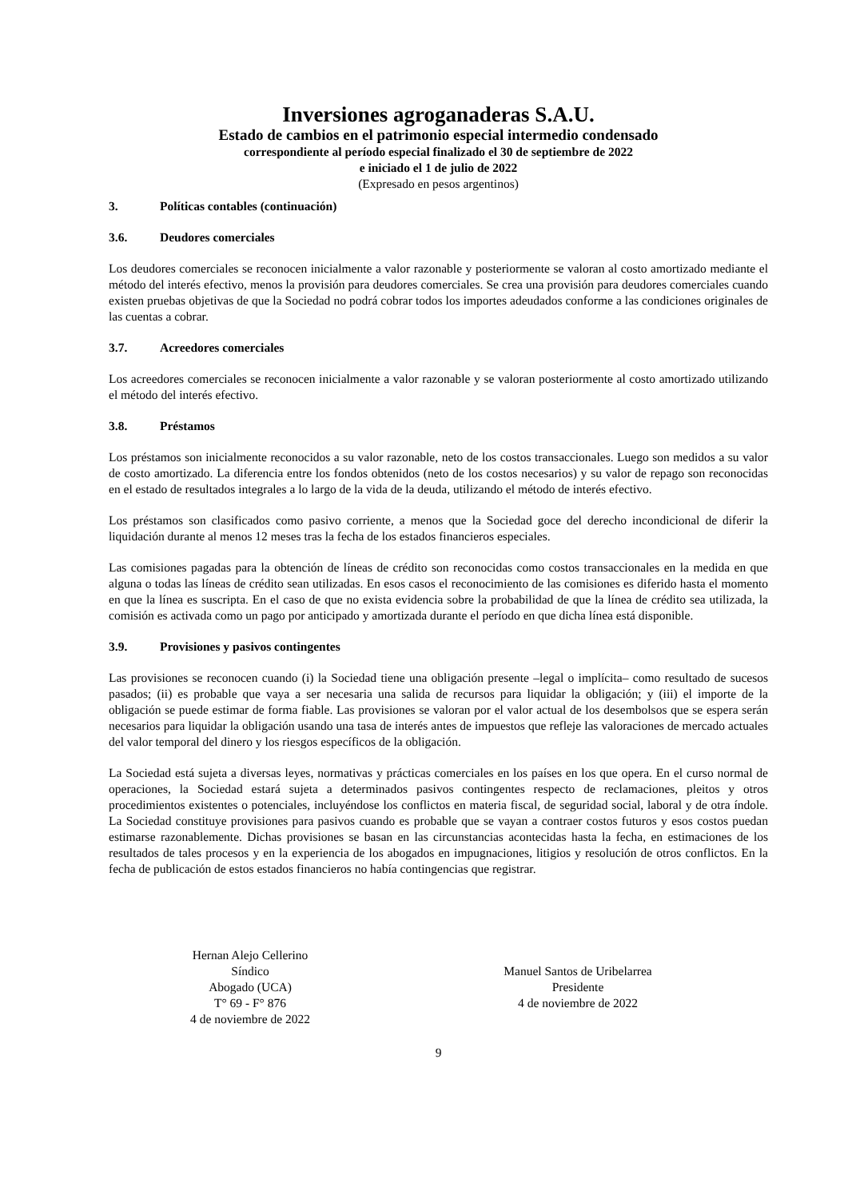Inversiones agroganaderas S.A.U.
Estado de cambios en el patrimonio especial intermedio condensado
correspondiente al período especial finalizado el 30 de septiembre de 2022
e iniciado el 1 de julio de 2022
(Expresado en pesos argentinos)
3. Políticas contables (continuación)
3.6. Deudores comerciales
Los deudores comerciales se reconocen inicialmente a valor razonable y posteriormente se valoran al costo amortizado mediante el método del interés efectivo, menos la provisión para deudores comerciales. Se crea una provisión para deudores comerciales cuando existen pruebas objetivas de que la Sociedad no podrá cobrar todos los importes adeudados conforme a las condiciones originales de las cuentas a cobrar.
3.7. Acreedores comerciales
Los acreedores comerciales se reconocen inicialmente a valor razonable y se valoran posteriormente al costo amortizado utilizando el método del interés efectivo.
3.8. Préstamos
Los préstamos son inicialmente reconocidos a su valor razonable, neto de los costos transaccionales. Luego son medidos a su valor de costo amortizado. La diferencia entre los fondos obtenidos (neto de los costos necesarios) y su valor de repago son reconocidas en el estado de resultados integrales a lo largo de la vida de la deuda, utilizando el método de interés efectivo.
Los préstamos son clasificados como pasivo corriente, a menos que la Sociedad goce del derecho incondicional de diferir la liquidación durante al menos 12 meses tras la fecha de los estados financieros especiales.
Las comisiones pagadas para la obtención de líneas de crédito son reconocidas como costos transaccionales en la medida en que alguna o todas las líneas de crédito sean utilizadas. En esos casos el reconocimiento de las comisiones es diferido hasta el momento en que la línea es suscripta. En el caso de que no exista evidencia sobre la probabilidad de que la línea de crédito sea utilizada, la comisión es activada como un pago por anticipado y amortizada durante el período en que dicha línea está disponible.
3.9. Provisiones y pasivos contingentes
Las provisiones se reconocen cuando (i) la Sociedad tiene una obligación presente –legal o implícita– como resultado de sucesos pasados; (ii) es probable que vaya a ser necesaria una salida de recursos para liquidar la obligación; y (iii) el importe de la obligación se puede estimar de forma fiable. Las provisiones se valoran por el valor actual de los desembolsos que se espera serán necesarios para liquidar la obligación usando una tasa de interés antes de impuestos que refleje las valoraciones de mercado actuales del valor temporal del dinero y los riesgos específicos de la obligación.
La Sociedad está sujeta a diversas leyes, normativas y prácticas comerciales en los países en los que opera. En el curso normal de operaciones, la Sociedad estará sujeta a determinados pasivos contingentes respecto de reclamaciones, pleitos y otros procedimientos existentes o potenciales, incluyéndose los conflictos en materia fiscal, de seguridad social, laboral y de otra índole. La Sociedad constituye provisiones para pasivos cuando es probable que se vayan a contraer costos futuros y esos costos puedan estimarse razonablemente. Dichas provisiones se basan en las circunstancias acontecidas hasta la fecha, en estimaciones de los resultados de tales procesos y en la experiencia de los abogados en impugnaciones, litigios y resolución de otros conflictos. En la fecha de publicación de estos estados financieros no había contingencias que registrar.
Hernan Alejo Cellerino
Síndico
Abogado (UCA)
T° 69 - F° 876
4 de noviembre de 2022
Manuel Santos de Uribelarrea
Presidente
4 de noviembre de 2022
9